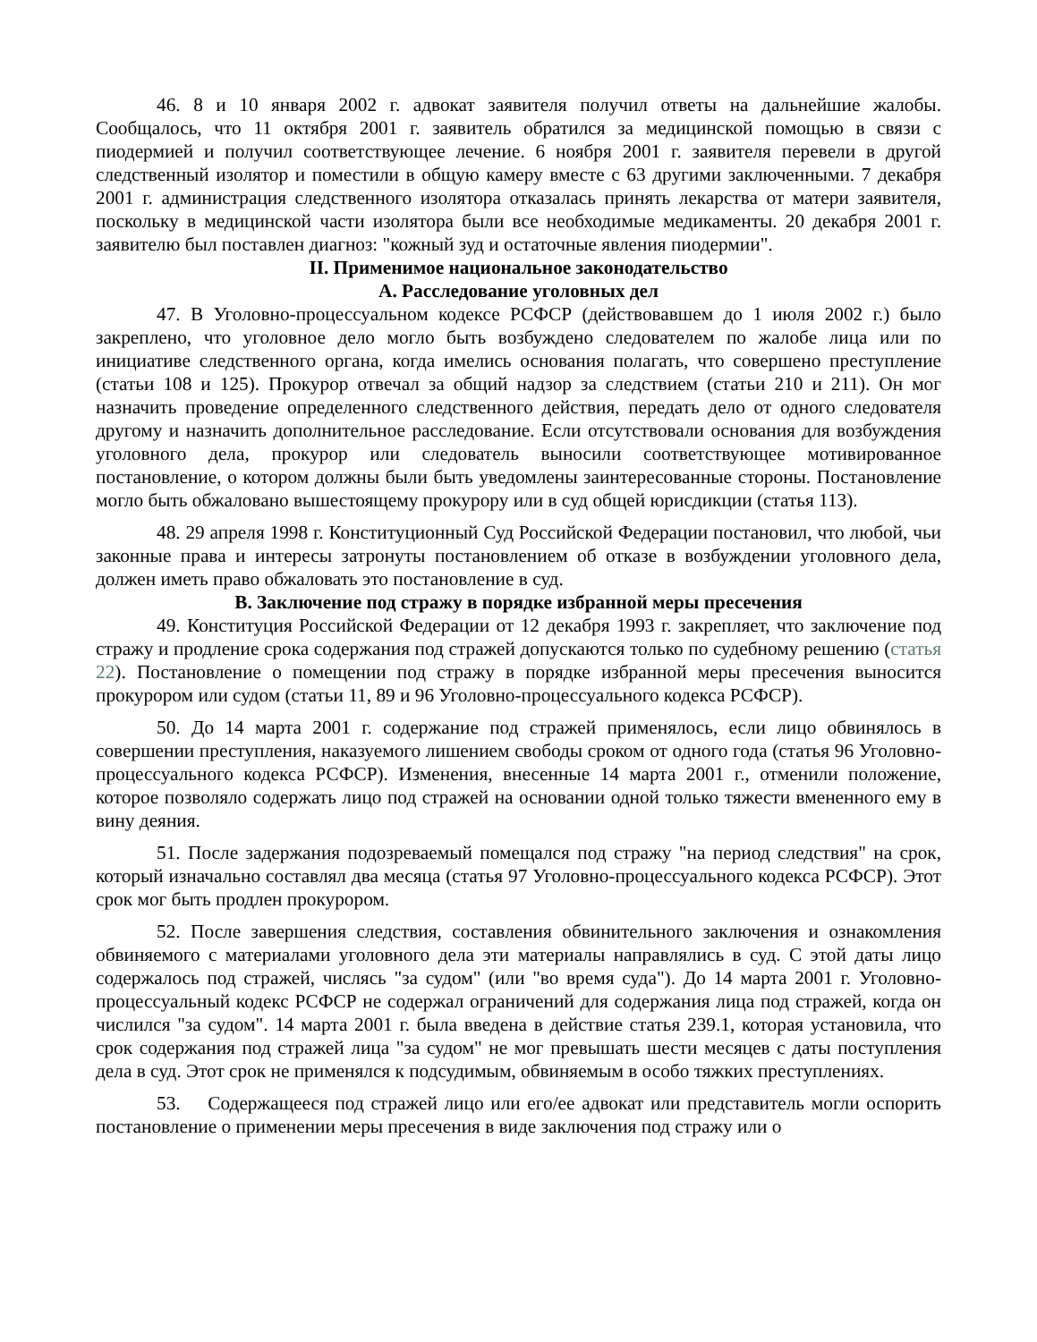46. 8 и 10 января 2002 г. адвокат заявителя получил ответы на дальнейшие жалобы. Сообщалось, что 11 октября 2001 г. заявитель обратился за медицинской помощью в связи с пиодермией и получил соответствующее лечение. 6 ноября 2001 г. заявителя перевели в другой следственный изолятор и поместили в общую камеру вместе с 63 другими заключенными. 7 декабря 2001 г. администрация следственного изолятора отказалась принять лекарства от матери заявителя, поскольку в медицинской части изолятора были все необходимые медикаменты. 20 декабря 2001 г. заявителю был поставлен диагноз: "кожный зуд и остаточные явления пиодермии".
II. Применимое национальное законодательство
A. Расследование уголовных дел
47. В Уголовно-процессуальном кодексе РСФСР (действовавшем до 1 июля 2002 г.) было закреплено, что уголовное дело могло быть возбуждено следователем по жалобе лица или по инициативе следственного органа, когда имелись основания полагать, что совершено преступление (статьи 108 и 125). Прокурор отвечал за общий надзор за следствием (статьи 210 и 211). Он мог назначить проведение определенного следственного действия, передать дело от одного следователя другому и назначить дополнительное расследование. Если отсутствовали основания для возбуждения уголовного дела, прокурор или следователь выносили соответствующее мотивированное постановление, о котором должны были быть уведомлены заинтересованные стороны. Постановление могло быть обжаловано вышестоящему прокурору или в суд общей юрисдикции (статья 113).
48. 29 апреля 1998 г. Конституционный Суд Российской Федерации постановил, что любой, чьи законные права и интересы затронуты постановлением об отказе в возбуждении уголовного дела, должен иметь право обжаловать это постановление в суд.
B. Заключение под стражу в порядке избранной меры пресечения
49. Конституция Российской Федерации от 12 декабря 1993 г. закрепляет, что заключение под стражу и продление срока содержания под стражей допускаются только по судебному решению (статья 22). Постановление о помещении под стражу в порядке избранной меры пресечения выносится прокурором или судом (статьи 11, 89 и 96 Уголовно-процессуального кодекса РСФСР).
50. До 14 марта 2001 г. содержание под стражей применялось, если лицо обвинялось в совершении преступления, наказуемого лишением свободы сроком от одного года (статья 96 Уголовно-процессуального кодекса РСФСР). Изменения, внесенные 14 марта 2001 г., отменили положение, которое позволяло содержать лицо под стражей на основании одной только тяжести вмененного ему в вину деяния.
51. После задержания подозреваемый помещался под стражу "на период следствия" на срок, который изначально составлял два месяца (статья 97 Уголовно-процессуального кодекса РСФСР). Этот срок мог быть продлен прокурором.
52. После завершения следствия, составления обвинительного заключения и ознакомления обвиняемого с материалами уголовного дела эти материалы направлялись в суд. С этой даты лицо содержалось под стражей, числясь "за судом" (или "во время суда"). До 14 марта 2001 г. Уголовно-процессуальный кодекс РСФСР не содержал ограничений для содержания лица под стражей, когда он числился "за судом". 14 марта 2001 г. была введена в действие статья 239.1, которая установила, что срок содержания под стражей лица "за судом" не мог превышать шести месяцев с даты поступления дела в суд. Этот срок не применялся к подсудимым, обвиняемым в особо тяжких преступлениях.
53. Содержащееся под стражей лицо или его/ее адвокат или представитель могли оспорить постановление о применении меры пресечения в виде заключения под стражу или о